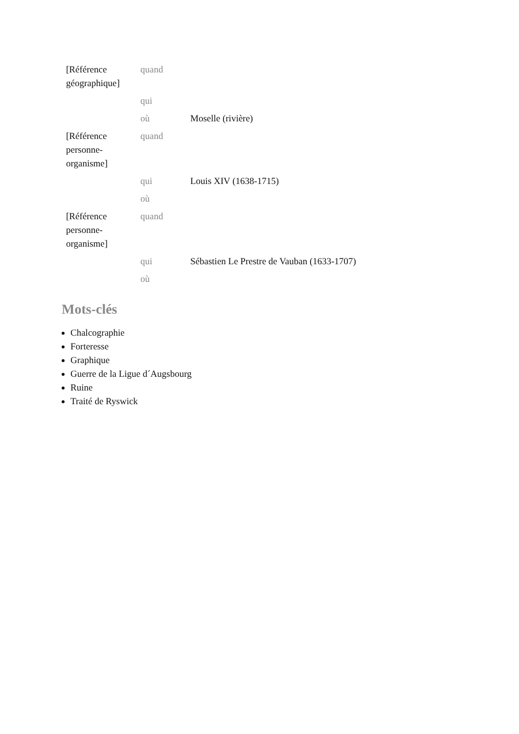| [Référence géographique] | quand | |
| | qui | |
| | où | Moselle (rivière) |
| [Référence personne-organisme] | quand | |
| | qui | Louis XIV (1638-1715) |
| | où | |
| [Référence personne-organisme] | quand | |
| | qui | Sébastien Le Prestre de Vauban (1633-1707) |
| | où | |
Mots-clés
Chalcographie
Forteresse
Graphique
Guerre de la Ligue d´Augsbourg
Ruine
Traité de Ryswick